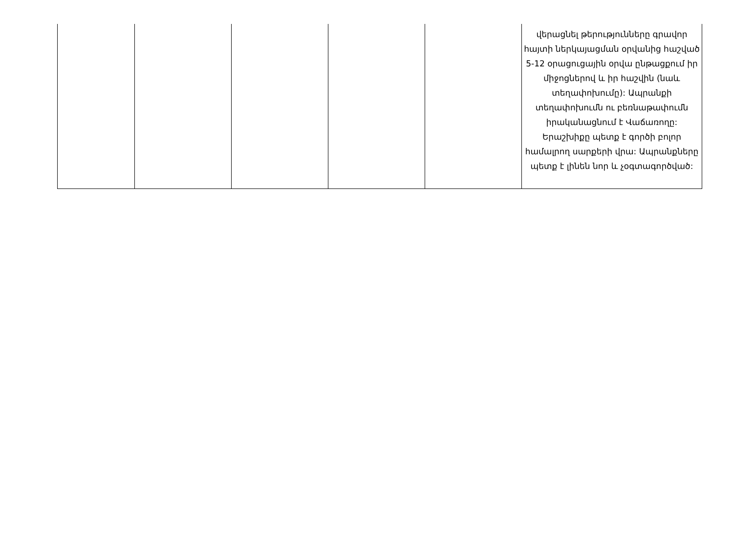| | | | | | վերացնել թերությունները գրավոր հայտի ներկայացման օրվանից հաշված 5-12 օրացուցային օրվա ընթացքում իր միջոցներով և իր հաշվին (նաև տեղափոխումը): Ապրանքի տեղափոխումն ու բեռնաթափումն իրականացնում է Վաճառողը: Երաշխիքը պետք է գործի բոլոր համալրող սարքերի վրա: Ապրանքները պետք է լինեն նոր և չօգտագործված: |